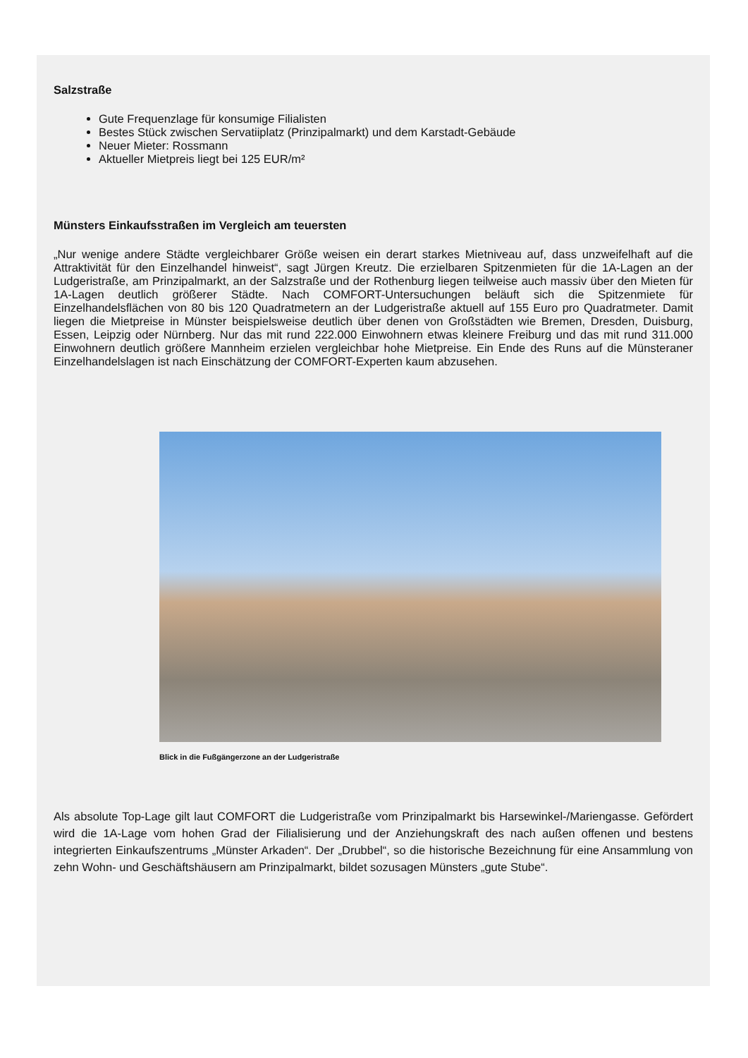Salzstraße
Gute Frequenzlage für konsumige Filialisten
Bestes Stück zwischen Servatiiplatz (Prinzipalmarkt) und dem Karstadt-Gebäude
Neuer Mieter: Rossmann
Aktueller Mietpreis liegt bei 125 EUR/m²
Münsters Einkaufsstraßen im Vergleich am teuersten
„Nur wenige andere Städte vergleichbarer Größe weisen ein derart starkes Mietniveau auf, dass unzweifelhaft auf die Attraktivität für den Einzelhandel hinweist“, sagt Jürgen Kreutz. Die erzielbaren Spitzenmieten für die 1A-Lagen an der Ludgeristraße, am Prinzipalmarkt, an der Salzstraße und der Rothenburg liegen teilweise auch massiv über den Mieten für 1A-Lagen deutlich größerer Städte. Nach COMFORT-Untersuchungen beläuft sich die Spitzenmiete für Einzelhandelsflächen von 80 bis 120 Quadratmetern an der Ludgeristraße aktuell auf 155 Euro pro Quadratmeter. Damit liegen die Mietpreise in Münster beispielsweise deutlich über denen von Großstädten wie Bremen, Dresden, Duisburg, Essen, Leipzig oder Nürnberg. Nur das mit rund 222.000 Einwohnern etwas kleinere Freiburg und das mit rund 311.000 Einwohnern deutlich größere Mannheim erzielen vergleichbar hohe Mietpreise. Ein Ende des Runs auf die Münsteraner Einzelhandelslagen ist nach Einschätzung der COMFORT-Experten kaum abzusehen.
Blick in die Fußgängerzone an der Ludgeristraße
Als absolute Top-Lage gilt laut COMFORT die Ludgeristraße vom Prinzipalmarkt bis Harsewinkel-/Mariengasse. Gefördert wird die 1A-Lage vom hohen Grad der Filialisierung und der Anziehungskraft des nach außen offenen und bestens integrierten Einkaufszentrums „Münster Arkaden“. Der „Drubbel“, so die historische Bezeichnung für eine Ansammlung von zehn Wohn- und Geschäftshäusern am Prinzipalmarkt, bildet sozusagen Münsters „gute Stube“.